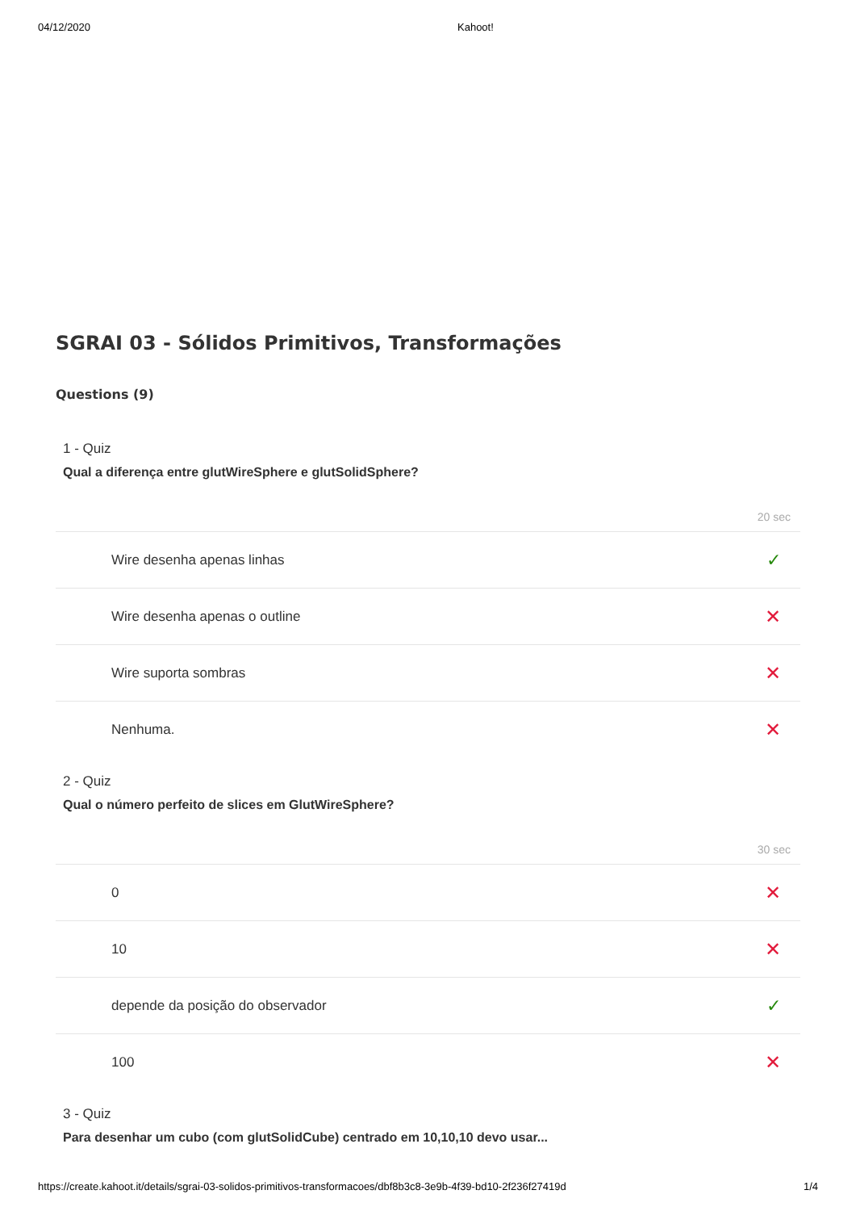04/12/2020 Kahoot!
SGRAI 03 - Sólidos Primitivos, Transformações
Questions (9)
1 - Quiz
Qual a diferença entre glutWireSphere e glutSolidSphere?
20 sec
Wire desenha apenas linhas ✓
Wire desenha apenas o outline ✕
Wire suporta sombras ✕
Nenhuma. ✕
2 - Quiz
Qual o número perfeito de slices em GlutWireSphere?
30 sec
0 ✕
10 ✕
depende da posição do observador ✓
100 ✕
3 - Quiz
Para desenhar um cubo (com glutSolidCube) centrado em 10,10,10 devo usar...
https://create.kahoot.it/details/sgrai-03-solidos-primitivos-transformacoes/dbf8b3c8-3e9b-4f39-bd10-2f236f27419d 1/4